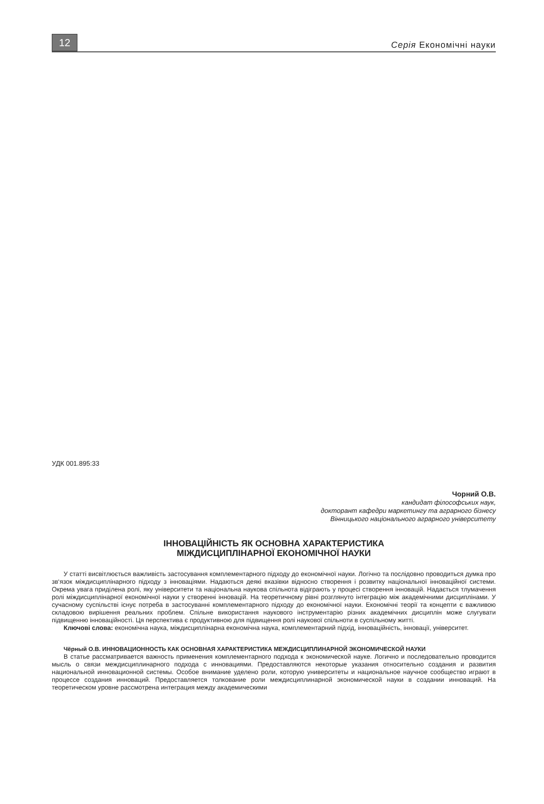12
Серія Економічні науки
УДК 001.895:33
Чорний О.В.
кандидат філософських наук,
докторант кафедри маркетингу та аграрного бізнесу
Вінницького національного аграрного університету
ІННОВАЦІЙНІСТЬ ЯК ОСНОВНА ХАРАКТЕРИСТИКА
МІЖДИСЦИПЛІНАРНОЇ ЕКОНОМІЧНОЇ НАУКИ
У статті висвітлюється важливість застосування комплементарного підходу до економічної науки. Логічно та послідовно проводиться думка про зв‘язок міждисциплінарного підходу з інноваціями. Надаються деякі вказівки відносно створення і розвитку національної інноваційної системи. Окрема увага приділена ролі, яку університети та національна наукова спільнота відіграють у процесі створення інновацій. Надається тлумачення ролі міждисциплінарної економічної науки у створенні інновацій. На теоретичному рівні розглянуто інтеграцію між академічними дисциплінами. У сучасному суспільстві існує потреба в застосуванні комплементарного підходу до економічної науки. Економічні теорії та концепти є важливою складовою вирішення реальних проблем. Спільне використання наукового інструментарію різних академічних дисциплін може слугувати підвищенню інноваційності. Ця перспектива є продуктивною для підвищення ролі наукової спільноти в суспільному житті.
Ключові слова: економічна наука, міждисциплінарна економічна наука, комплементарний підхід, інноваційність, інновації, університет.
Чёрный О.В. ИННОВАЦИОННОСТЬ КАК ОСНОВНАЯ ХАРАКТЕРИСТИКА МЕЖДИСЦИПЛИНАРНОЙ ЭКОНОМИЧЕСКОЙ НАУКИ
В статье рассматривается важность применения комплементарного подхода к экономической науке. Логично и последовательно проводится мысль о связи междисциплинарного подхода с инновациями. Предоставляются некоторые указания относительно создания и развития национальной инновационной системы. Особое внимание уделено роли, которую университеты и национальное научное сообщество играют в процессе создания инноваций. Предоставляется толкование роли междисциплинарной экономической науки в создании инноваций. На теоретическом уровне рассмотрена интеграция между академическими